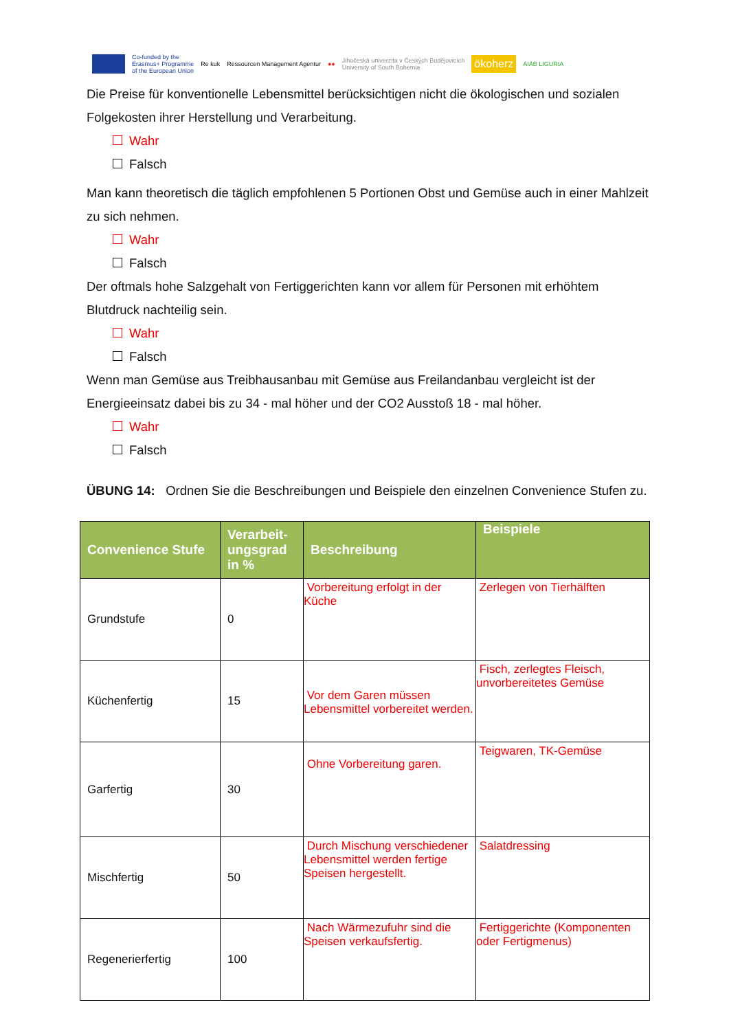Co-funded by the
Erasmus+ Programme
of the European Union Re kuk Ressourcen Management Agentur ●● Jihočeská univerzita v Českých Budějovicích
University of South Bohemia ökoherz AIAB LIGURIA
Die Preise für konventionelle Lebensmittel berücksichtigen nicht die ökologischen und sozialen Folgekosten ihrer Herstellung und Verarbeitung.
Wahr
Falsch
Man kann theoretisch die täglich empfohlenen 5 Portionen Obst und Gemüse auch in einer Mahlzeit zu sich nehmen.
Wahr
Falsch
Der oftmals hohe Salzgehalt von Fertiggerichten kann vor allem für Personen mit erhöhtem Blutdruck nachteilig sein.
Wahr
Falsch
Wenn man Gemüse aus Treibhausanbau mit Gemüse aus Freilandanbau vergleicht ist der Energieeinsatz dabei bis zu 34 - mal höher und der CO2 Ausstoß 18 - mal höher.
Wahr
Falsch
ÜBUNG 14: Ordnen Sie die Beschreibungen und Beispiele den einzelnen Convenience Stufen zu.
| Convenience Stufe | Verarbeit-ungsgrad in % | Beschreibung | Beispiele |
| --- | --- | --- | --- |
| Grundstufe | 0 | Vorbereitung erfolgt in der Küche | Zerlegen von Tierhälften |
| Küchenfertig | 15 | Vor dem Garen müssen Lebensmittel vorbereitet werden. | Fisch, zerlegtes Fleisch, unvorbereitetes Gemüse |
| Garfertig | 30 | Ohne Vorbereitung garen. | Teigwaren, TK-Gemüse |
| Mischfertig | 50 | Durch Mischung verschiedener Lebensmittel werden fertige Speisen hergestellt. | Salatdressing |
| Regenerierfertig | 100 | Nach Wärmezufuhr sind die Speisen verkaufsfertig. | Fertiggerichte (Komponenten oder Fertigmenus) |